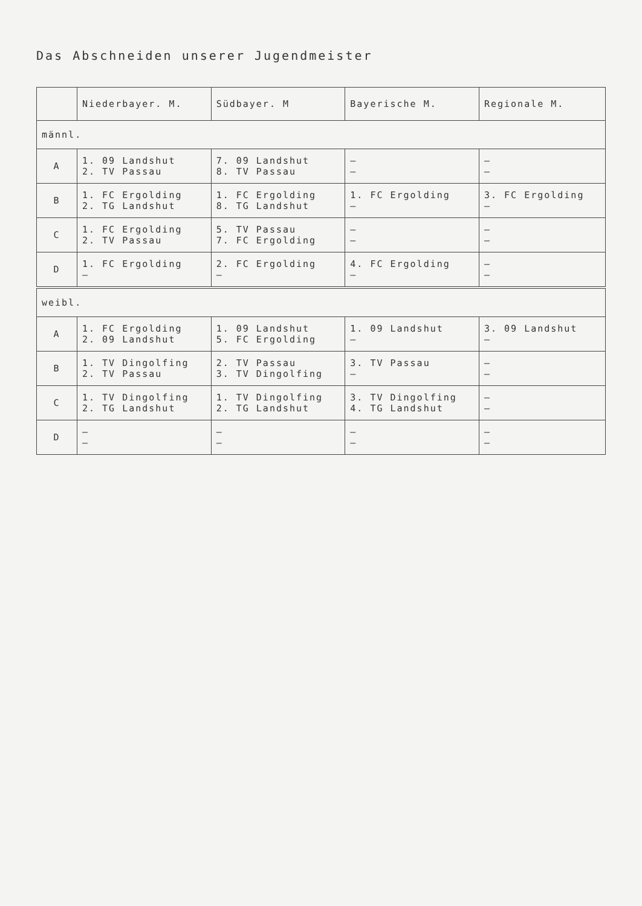Das Abschneiden unserer Jugendmeister
| | Niederbayer. M. | Südbayer. M | Bayerische M. | Regionale M. |
| --- | --- | --- | --- | --- |
| männl. | | | | |
| A | 1. 09 Landshut 2. TV Passau | 7. 09 Landshut 8. TV Passau | — — | — — |
| B | 1. FC Ergolding 2. TG Landshut | 1. FC Ergolding 8. TG Landshut | 1. FC Ergolding — | 3. FC Ergolding — |
| C | 1. FC Ergolding 2. TV Passau | 5. TV Passau 7. FC Ergolding | — — | — — |
| D | 1. FC Ergolding — | 2. FC Ergolding — | 4. FC Ergolding — | — — |
| weibl. | | | | |
| A | 1. FC Ergolding 2. 09 Landshut | 1. 09 Landshut 5. FC Ergolding | 1. 09 Landshut — | 3. 09 Landshut — |
| B | 1. TV Dingolfing 2. TV Passau | 2. TV Passau 3. TV Dingolfing | 3. TV Passau — | — — |
| C | 1. TV Dingolfing 2. TG Landshut | 1. TV Dingolfing 2. TG Landshut | 3. TV Dingolfing 4. TG Landshut | — — |
| D | — — | — — | — — | — — |